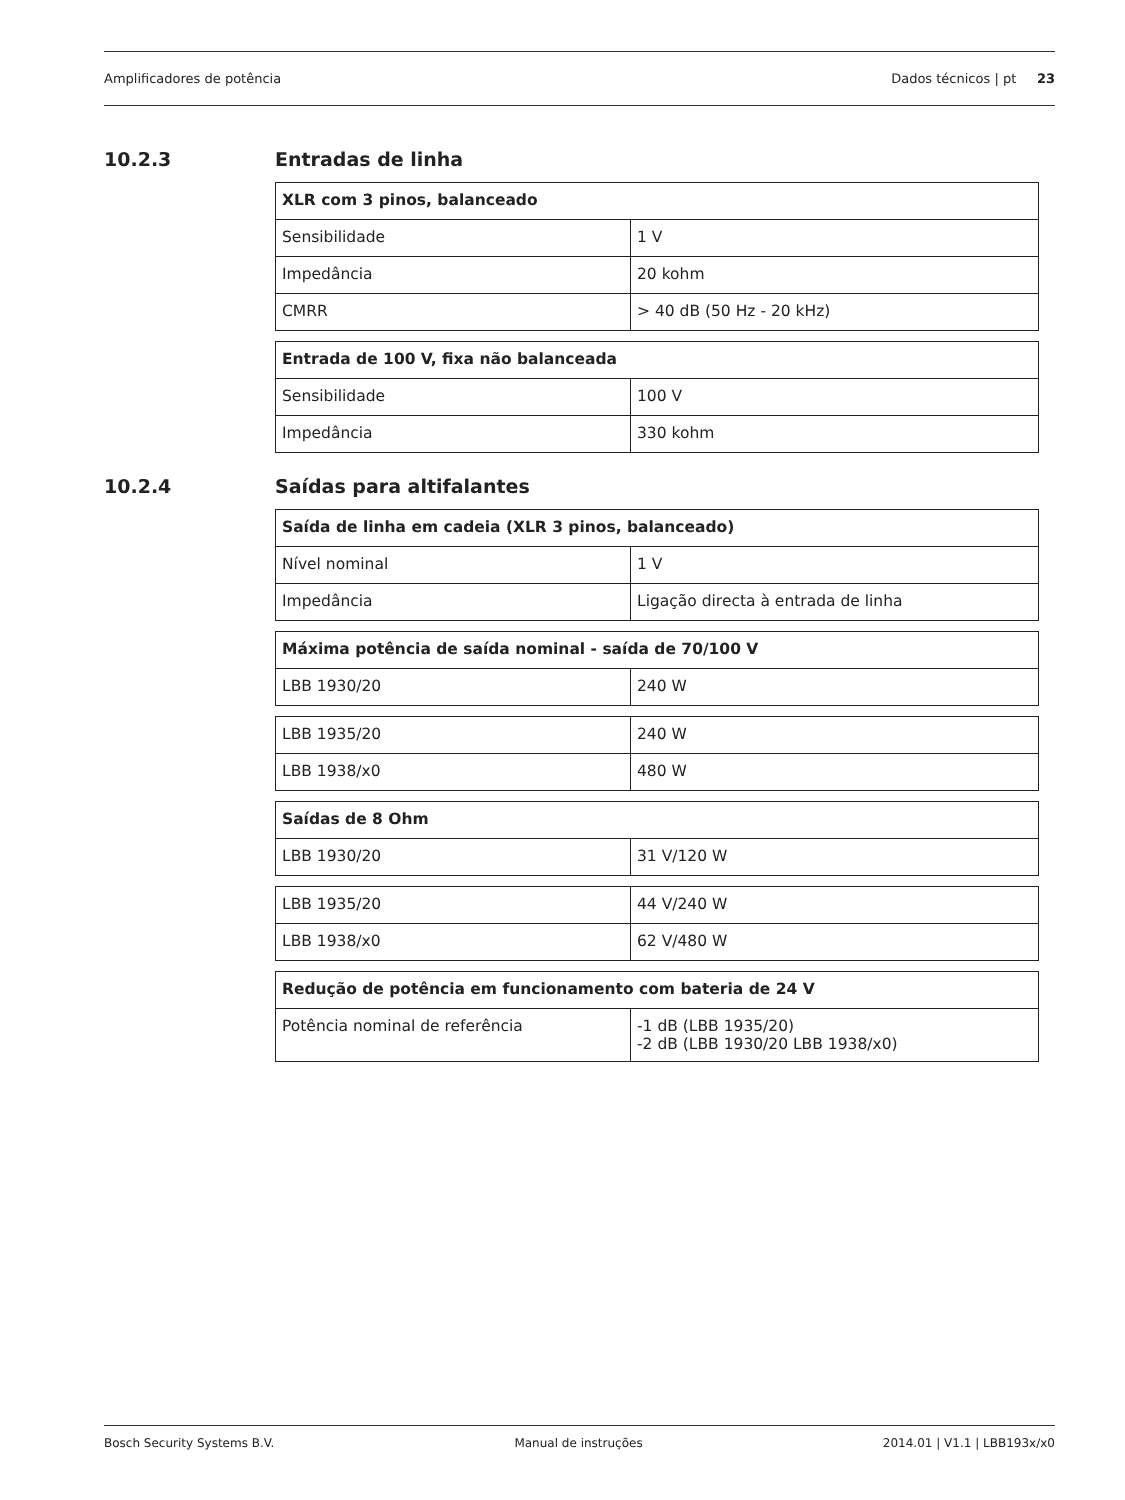Amplificadores de potência Dados técnicos | pt 23
10.2.3 Entradas de linha
| XLR com 3 pinos, balanceado | |
| --- | --- |
| Sensibilidade | 1 V |
| Impedância | 20 kohm |
| CMRR | > 40 dB (50 Hz - 20 kHz) |
| Entrada de 100 V, fixa não balanceada | |
| --- | --- |
| Sensibilidade | 100 V |
| Impedância | 330 kohm |
10.2.4 Saídas para altifalantes
| Saída de linha em cadeia (XLR 3 pinos, balanceado) | |
| --- | --- |
| Nível nominal | 1 V |
| Impedância | Ligação directa à entrada de linha |
| Máxima potência de saída nominal - saída de 70/100 V | |
| --- | --- |
| LBB 1930/20 | 240 W |
| LBB 1935/20 | 240 W |
| LBB 1938/x0 | 480 W |
| Saídas de 8 Ohm | |
| --- | --- |
| LBB 1930/20 | 31 V/120 W |
| LBB 1935/20 | 44 V/240 W |
| LBB 1938/x0 | 62 V/480 W |
| Redução de potência em funcionamento com bateria de 24 V | |
| --- | --- |
| Potência nominal de referência | -1 dB (LBB 1935/20) -2 dB (LBB 1930/20 LBB 1938/x0) |
Bosch Security Systems B.V. Manual de instruções 2014.01 | V1.1 | LBB193x/x0